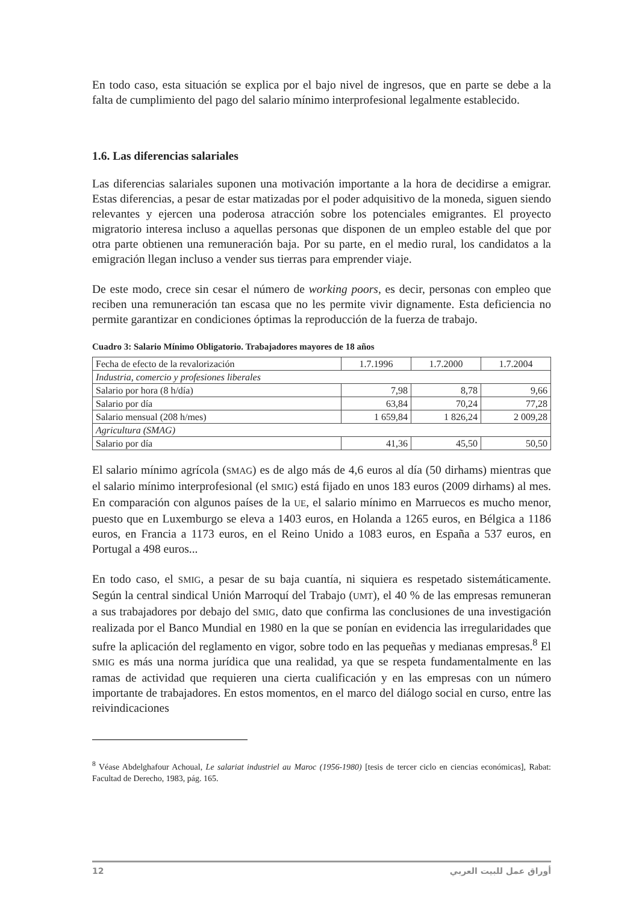En todo caso, esta situación se explica por el bajo nivel de ingresos, que en parte se debe a la falta de cumplimiento del pago del salario mínimo interprofesional legalmente establecido.
1.6. Las diferencias salariales
Las diferencias salariales suponen una motivación importante a la hora de decidirse a emigrar. Estas diferencias, a pesar de estar matizadas por el poder adquisitivo de la moneda, siguen siendo relevantes y ejercen una poderosa atracción sobre los potenciales emigrantes. El proyecto migratorio interesa incluso a aquellas personas que disponen de un empleo estable del que por otra parte obtienen una remuneración baja. Por su parte, en el medio rural, los candidatos a la emigración llegan incluso a vender sus tierras para emprender viaje.
De este modo, crece sin cesar el número de working poors, es decir, personas con empleo que reciben una remuneración tan escasa que no les permite vivir dignamente. Esta deficiencia no permite garantizar en condiciones óptimas la reproducción de la fuerza de trabajo.
Cuadro 3: Salario Mínimo Obligatorio. Trabajadores mayores de 18 años
| Fecha de efecto de la revalorización | 1.7.1996 | 1.7.2000 | 1.7.2004 |
| Industria, comercio y profesiones liberales | | | |
| Salario por hora (8 h/día) | 7,98 | 8,78 | 9,66 |
| Salario por día | 63,84 | 70,24 | 77,28 |
| Salario mensual (208 h/mes) | 1 659,84 | 1 826,24 | 2 009,28 |
| Agricultura (SMAG) | | | |
| Salario por día | 41,36 | 45,50 | 50,50 |
El salario mínimo agrícola (SMAG) es de algo más de 4,6 euros al día (50 dirhams) mientras que el salario mínimo interprofesional (el SMIG) está fijado en unos 183 euros (2009 dirhams) al mes. En comparación con algunos países de la UE, el salario mínimo en Marruecos es mucho menor, puesto que en Luxemburgo se eleva a 1403 euros, en Holanda a 1265 euros, en Bélgica a 1186 euros, en Francia a 1173 euros, en el Reino Unido a 1083 euros, en España a 537 euros, en Portugal a 498 euros...
En todo caso, el SMIG, a pesar de su baja cuantía, ni siquiera es respetado sistemáticamente. Según la central sindical Unión Marroquí del Trabajo (UMT), el 40 % de las empresas remuneran a sus trabajadores por debajo del SMIG, dato que confirma las conclusiones de una investigación realizada por el Banco Mundial en 1980 en la que se ponían en evidencia las irregularidades que sufre la aplicación del reglamento en vigor, sobre todo en las pequeñas y medianas empresas.<sup>8</sup> El SMIG es más una norma jurídica que una realidad, ya que se respeta fundamentalmente en las ramas de actividad que requieren una cierta cualificación y en las empresas con un número importante de trabajadores. En estos momentos, en el marco del diálogo social en curso, entre las reivindicaciones
<sup>8</sup> Véase Abdelghafour Achoual, Le salariat industriel au Maroc (1956-1980) [tesis de tercer ciclo en ciencias económicas], Rabat: Facultad de Derecho, 1983, pág. 165.
12 أوراق عمل للبيت العربي